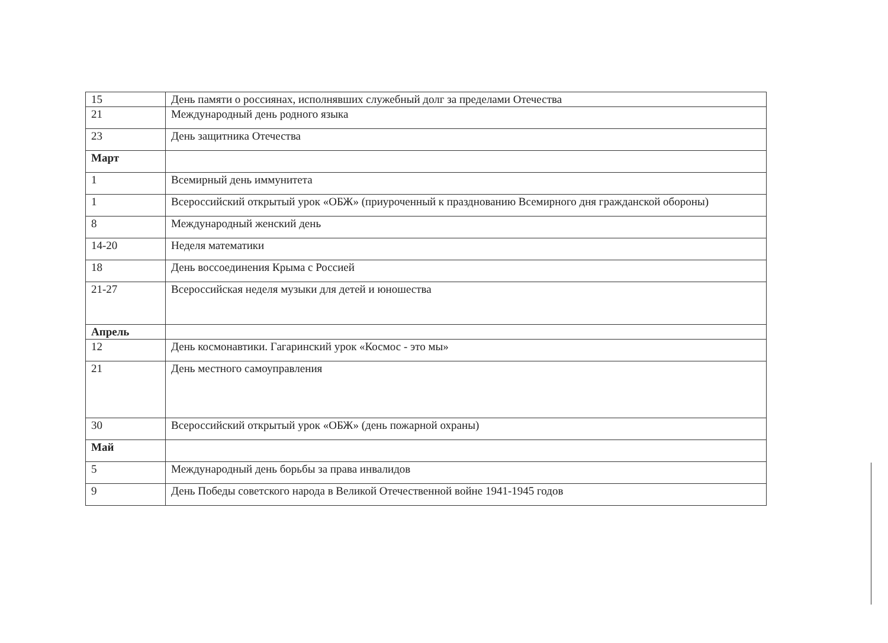| 15 | День памяти о россиянах, исполнявших служебный долг за пределами Отечества |
| 21 | Международный день родного языка |
| 23 | День защитника Отечества |
| Март | |
| 1 | Всемирный день иммунитета |
| 1 | Всероссийский открытый урок «ОБЖ» (приуроченный к празднованию Всемирного дня гражданской обороны) |
| 8 | Международный женский день |
| 14-20 | Неделя математики |
| 18 | День воссоединения Крыма с Россией |
| 21-27 | Всероссийская неделя музыки для детей и юношества |
| Апрель | |
| 12 | День космонавтики. Гагаринский урок «Космос - это мы» |
| 21 | День местного самоуправления |
| 30 | Всероссийский открытый урок «ОБЖ» (день пожарной охраны) |
| Май | |
| 5 | Международный день борьбы за права инвалидов |
| 9 | День Победы советского народа в Великой Отечественной войне 1941-1945 годов |